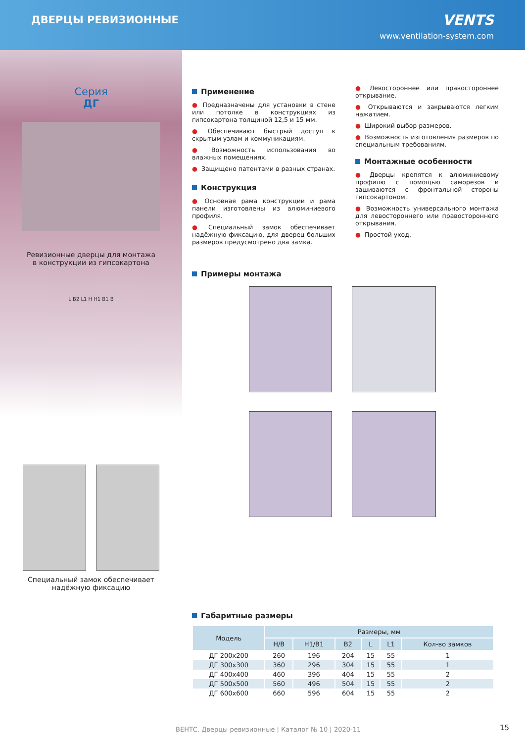ДВЕРЦЫ РЕВИЗИОННЫЕ
VENTS
www.ventilation-system.com
Серия
ДГ
Ревизионные дверцы для монтажа
в конструкции из гипсокартона
L B2 L1 H H1 B1 B
Специальный замок обеспечивает
надёжную фиксацию
Применение
● Предназначены для установки в стене или потолке в конструкциях из гипсокартона толщиной 12,5 и 15 мм.
● Обеспечивают быстрый доступ к скрытым узлам и коммуникациям.
● Возможность использования во влажных помещениях.
● Защищено патентами в разных странах.
Конструкция
● Основная рама конструкции и рама панели изготовлены из алюминиевого профиля.
● Специальный замок обеспечивает надёжную фиксацию, для дверец больших размеров предусмотрено два замка.
● Левостороннее или правостороннее открывание.
● Открываются и закрываются легким нажатием.
● Широкий выбор размеров.
● Возможность изготовления размеров по специальным требованиям.
Монтажные особенности
● Дверцы крепятся к алюминиевому профилю с помощью саморезов и зашиваются с фронтальной стороны гипсокартоном.
● Возможность универсального монтажа для левостороннего или правостороннего открывания.
● Простой уход.
Примеры монтажа
Габаритные размеры
| Модель | Размеры, мм | | | | | |
| --- | --- | --- | --- | --- | --- | --- |
| | H/B | H1/B1 | B2 | L | L1 | Кол-во замков |
| ДГ 200x200 | 260 | 196 | 204 | 15 | 55 | 1 |
| ДГ 300x300 | 360 | 296 | 304 | 15 | 55 | 1 |
| ДГ 400x400 | 460 | 396 | 404 | 15 | 55 | 2 |
| ДГ 500x500 | 560 | 496 | 504 | 15 | 55 | 2 |
| ДГ 600x600 | 660 | 596 | 604 | 15 | 55 | 2 |
ВЕНТС. Дверцы ревизионные | Каталог № 10 | 2020-11
15